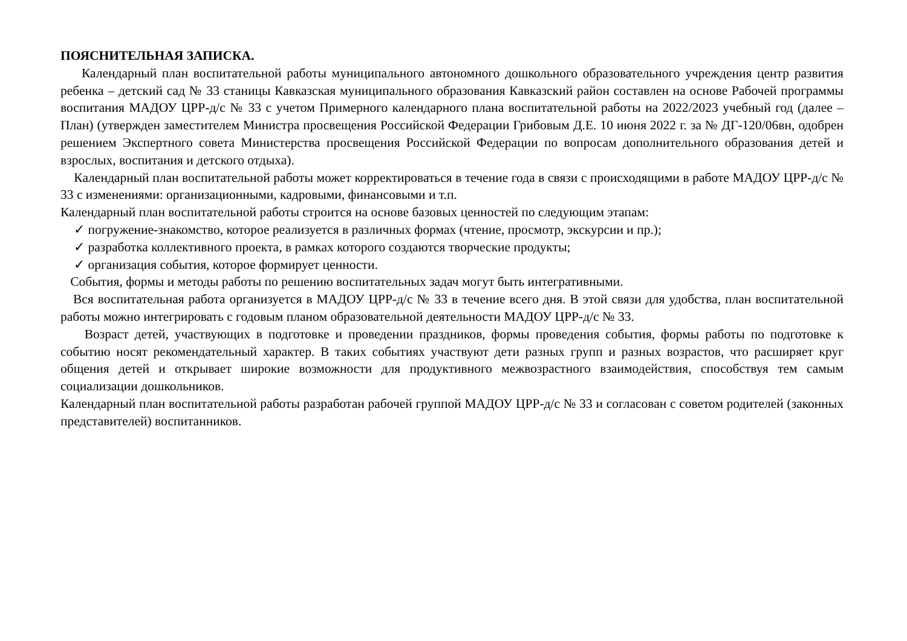ПОЯСНИТЕЛЬНАЯ ЗАПИСКА.
Календарный план воспитательной работы муниципального автономного дошкольного образовательного учреждения центр развития ребенка – детский сад № 33 станицы Кавказская муниципального образования Кавказский район составлен на основе Рабочей программы воспитания МАДОУ ЦРР-д/с № 33 с учетом Примерного календарного плана воспитательной работы на 2022/2023 учебный год (далее – План) (утвержден заместителем Министра просвещения Российской Федерации Грибовым Д.Е. 10 июня 2022 г. за № ДГ-120/06вн, одобрен решением Экспертного совета Министерства просвещения Российской Федерации по вопросам дополнительного образования детей и взрослых, воспитания и детского отдыха).
Календарный план воспитательной работы может корректироваться в течение года в связи с происходящими в работе МАДОУ ЦРР-д/с № 33 с изменениями: организационными, кадровыми, финансовыми и т.п.
Календарный план воспитательной работы строится на основе базовых ценностей по следующим этапам:
✓ погружение-знакомство, которое реализуется в различных формах (чтение, просмотр, экскурсии и пр.);
✓ разработка коллективного проекта, в рамках которого создаются творческие продукты;
✓ организация события, которое формирует ценности.
События, формы и методы работы по решению воспитательных задач могут быть интегративными.
Вся воспитательная работа организуется в МАДОУ ЦРР-д/с № 33 в течение всего дня. В этой связи для удобства, план воспитательной работы можно интегрировать с годовым планом образовательной деятельности МАДОУ ЦРР-д/с № 33.
Возраст детей, участвующих в подготовке и проведении праздников, формы проведения события, формы работы по подготовке к событию носят рекомендательный характер. В таких событиях участвуют дети разных групп и разных возрастов, что расширяет круг общения детей и открывает широкие возможности для продуктивного межвозрастного взаимодействия, способствуя тем самым социализации дошкольников.
Календарный план воспитательной работы разработан рабочей группой МАДОУ ЦРР-д/с № 33 и согласован с советом родителей (законных представителей) воспитанников.